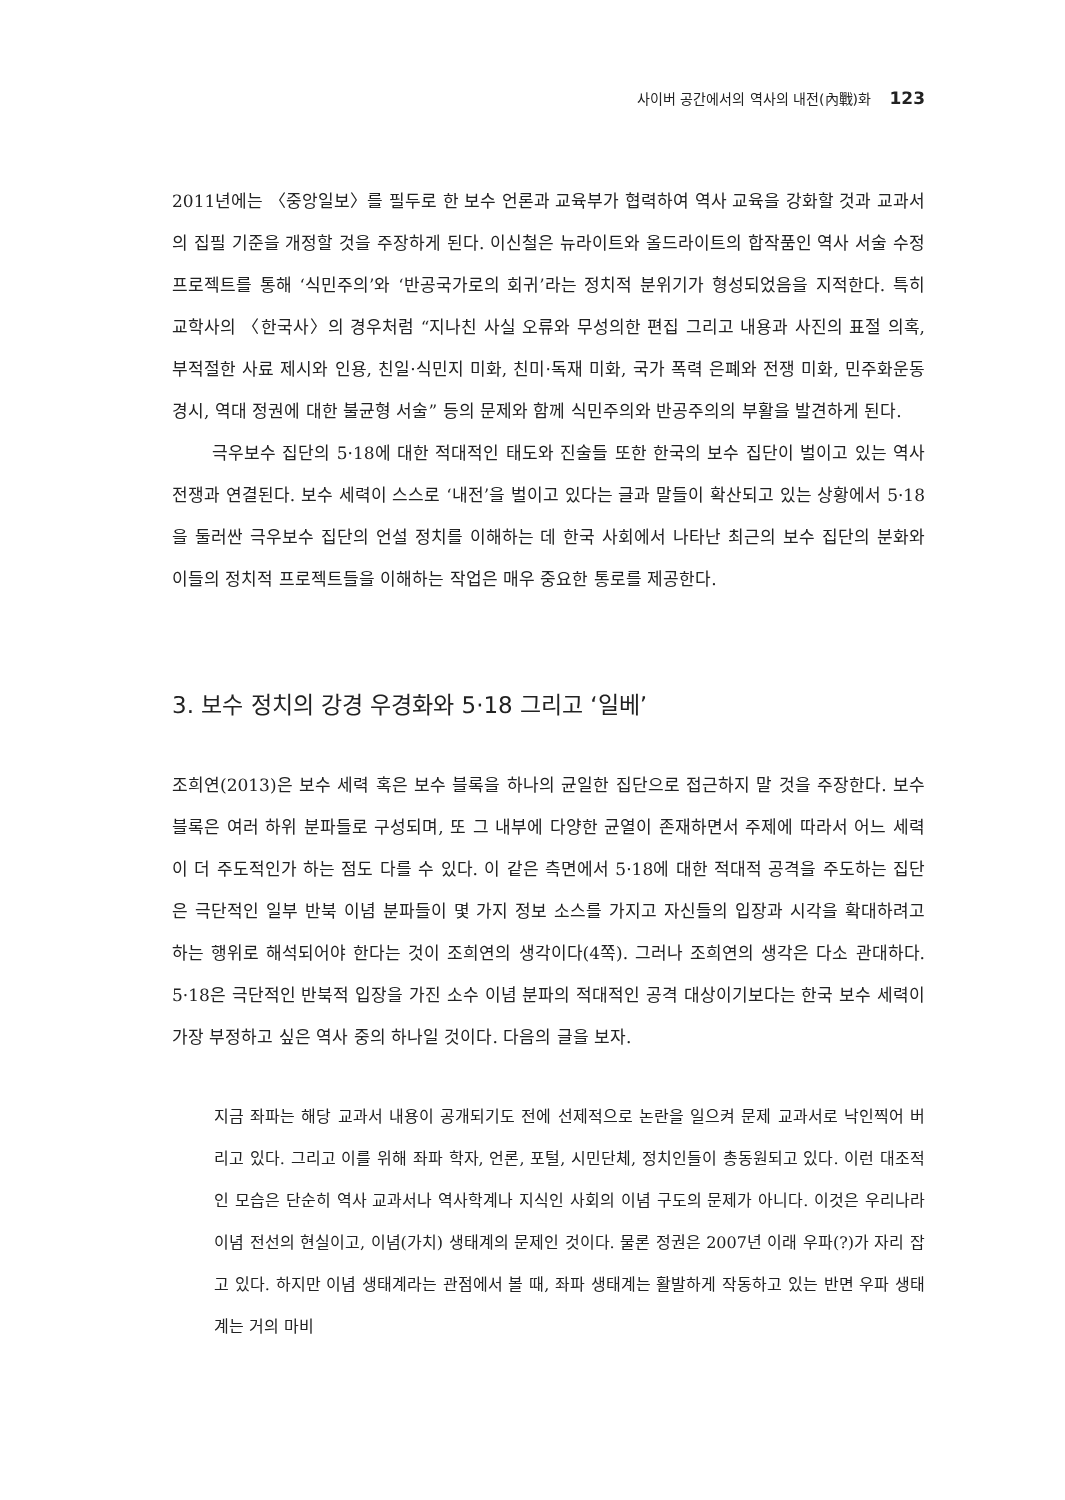사이버 공간에서의 역사의 내전(內戰)화 123
2011년에는 〈중앙일보〉를 필두로 한 보수 언론과 교육부가 협력하여 역사 교육을 강화할 것과 교과서의 집필 기준을 개정할 것을 주장하게 된다. 이신철은 뉴라이트와 올드라이트의 합작품인 역사 서술 수정 프로젝트를 통해 ‘식민주의’와 ‘반공국가로의 회귀’라는 정치적 분위기가 형성되었음을 지적한다. 특히 교학사의 〈한국사〉의 경우처럼 “지나친 사실 오류와 무성의한 편집 그리고 내용과 사진의 표절 의혹, 부적절한 사료 제시와 인용, 친일·식민지 미화, 친미·독재 미화, 국가 폭력 은폐와 전쟁 미화, 민주화운동 경시, 역대 정권에 대한 불균형 서술” 등의 문제와 함께 식민주의와 반공주의의 부활을 발견하게 된다.
극우보수 집단의 5·18에 대한 적대적인 태도와 진술들 또한 한국의 보수 집단이 벌이고 있는 역사 전쟁과 연결된다. 보수 세력이 스스로 ‘내전’을 벌이고 있다는 글과 말들이 확산되고 있는 상황에서 5·18을 둘러싼 극우보수 집단의 언설 정치를 이해하는 데 한국 사회에서 나타난 최근의 보수 집단의 분화와 이들의 정치적 프로젝트들을 이해하는 작업은 매우 중요한 통로를 제공한다.
3. 보수 정치의 강경 우경화와 5·18 그리고 ‘일베’
조희연(2013)은 보수 세력 혹은 보수 블록을 하나의 균일한 집단으로 접근하지 말 것을 주장한다. 보수 블록은 여러 하위 분파들로 구성되며, 또 그 내부에 다양한 균열이 존재하면서 주제에 따라서 어느 세력이 더 주도적인가 하는 점도 다를 수 있다. 이 같은 측면에서 5·18에 대한 적대적 공격을 주도하는 집단은 극단적인 일부 반북 이념 분파들이 몇 가지 정보 소스를 가지고 자신들의 입장과 시각을 확대하려고 하는 행위로 해석되어야 한다는 것이 조희연의 생각이다(4쪽). 그러나 조희연의 생각은 다소 관대하다. 5·18은 극단적인 반북적 입장을 가진 소수 이념 분파의 적대적인 공격 대상이기보다는 한국 보수 세력이 가장 부정하고 싶은 역사 중의 하나일 것이다. 다음의 글을 보자.
지금 좌파는 해당 교과서 내용이 공개되기도 전에 선제적으로 논란을 일으켜 문제 교과서로 낙인찍어 버리고 있다. 그리고 이를 위해 좌파 학자, 언론, 포털, 시민단체, 정치인들이 총동원되고 있다. 이런 대조적인 모습은 단순히 역사 교과서나 역사학계나 지식인 사회의 이념 구도의 문제가 아니다. 이것은 우리나라 이념 전선의 현실이고, 이념(가치) 생태계의 문제인 것이다. 물론 정권은 2007년 이래 우파(?)가 자리 잡고 있다. 하지만 이념 생태계라는 관점에서 볼 때, 좌파 생태계는 활발하게 작동하고 있는 반면 우파 생태계는 거의 마비